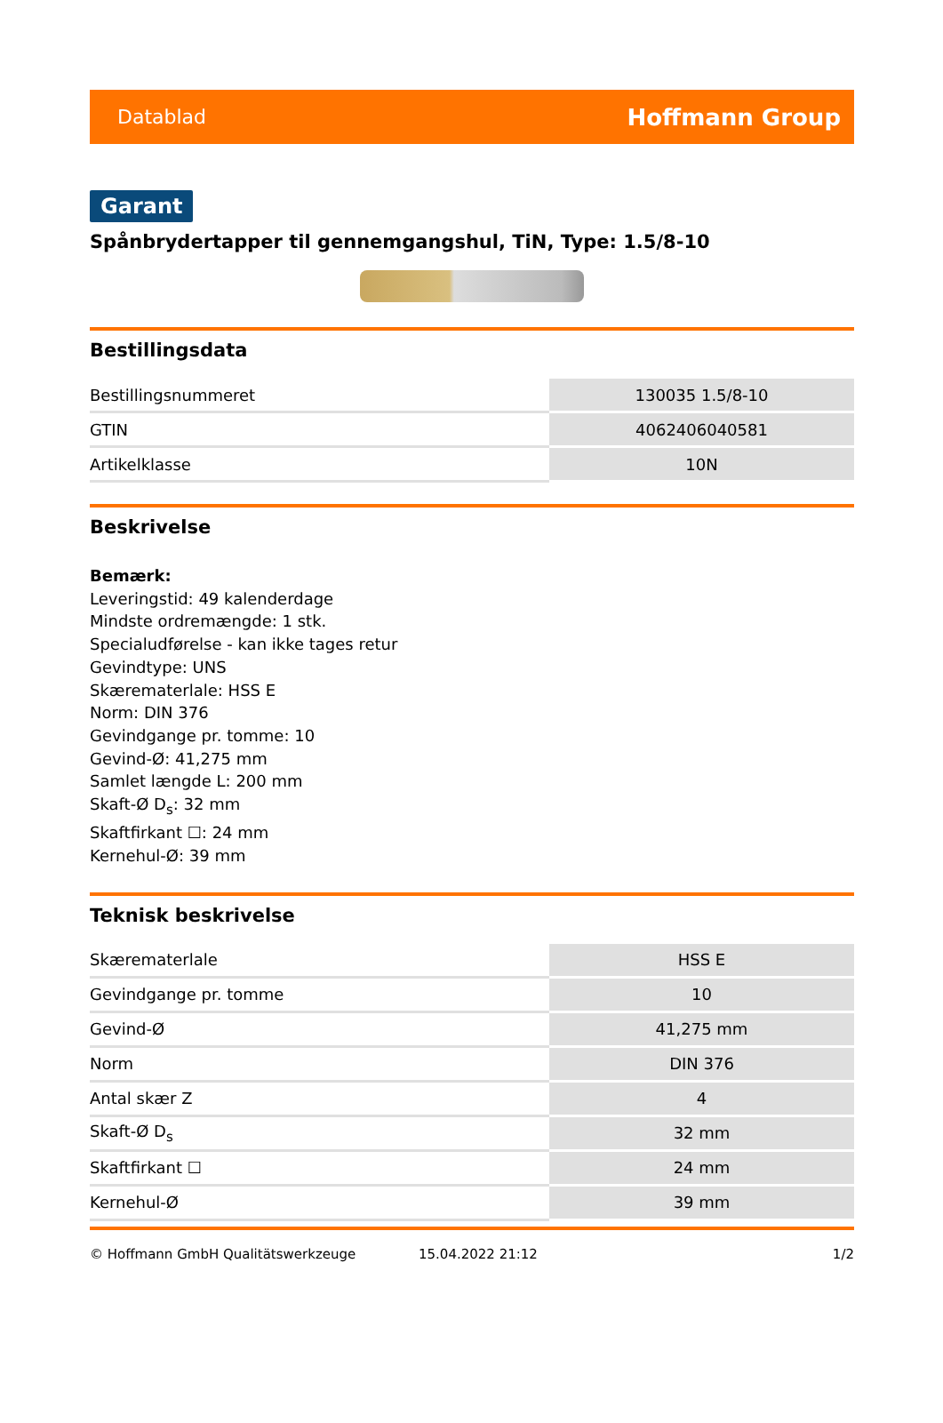Datablad Hoffmann Group
Garant
Spånbrydertapper til gennemgangshul, TiN, Type: 1.5/8-10
Bestillingsdata
| Bestillingsnummeret | 130035 1.5/8-10 |
| GTIN | 4062406040581 |
| Artikelklasse | 10N |
Beskrivelse
Bemærk:
Leveringstid: 49 kalenderdage
Mindste ordremængde: 1 stk.
Specialudførelse - kan ikke tages retur
Gevindtype: UNS
Skærematerlale: HSS E
Norm: DIN 376
Gevindgange pr. tomme: 10
Gevind-Ø: 41,275 mm
Samlet længde L: 200 mm
Skaft-Ø D<sub>s</sub>: 32 mm
Skaftfirkant ☐: 24 mm
Kernehul-Ø: 39 mm
Teknisk beskrivelse
| Skærematerlale | HSS E |
| Gevindgange pr. tomme | 10 |
| Gevind-Ø | 41,275 mm |
| Norm | DIN 376 |
| Antal skær Z | 4 |
| Skaft-Ø D<sub>s</sub> | 32 mm |
| Skaftfirkant ☐ | 24 mm |
| Kernehul-Ø | 39 mm |
© Hoffmann GmbH Qualitätswerkzeuge 15.04.2022 21:12 1/2